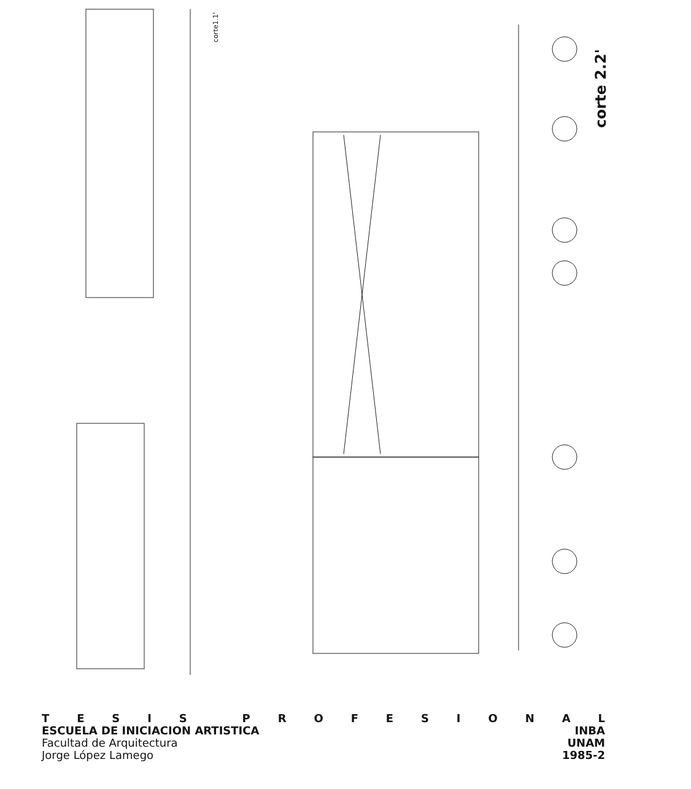corte 2.2'
corte1.1'
TESIS PROFESIONAL
ESCUELA DE INICIACION ARTISTICA INBA
Facultad de Arquitectura UNAM
Jorge López Lamego 1985-2